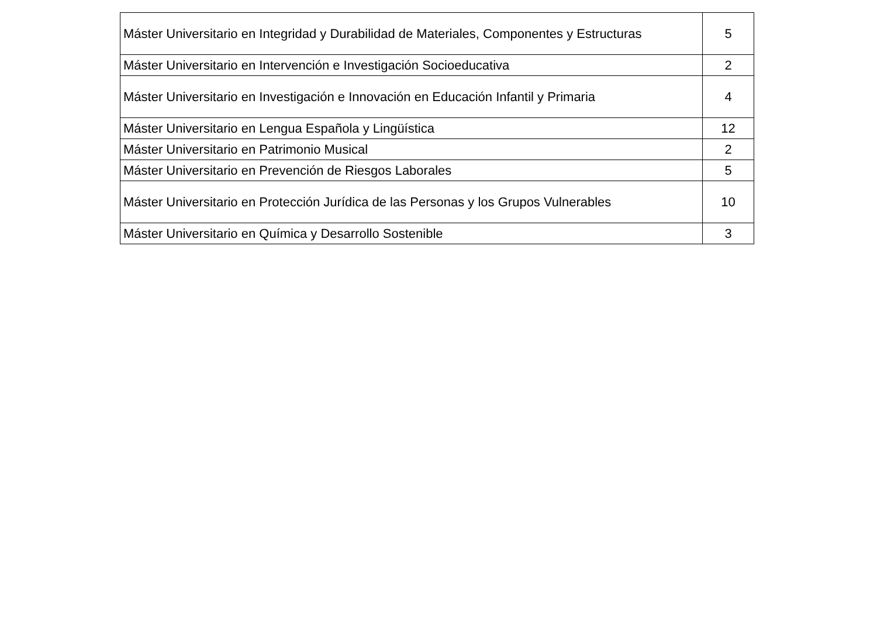| Máster Universitario en Integridad y Durabilidad de Materiales, Componentes y Estructuras | 5 |
| Máster Universitario en Intervención e Investigación Socioeducativa | 2 |
| Máster Universitario en Investigación e Innovación en Educación Infantil y Primaria | 4 |
| Máster Universitario en Lengua Española y Lingüística | 12 |
| Máster Universitario en Patrimonio Musical | 2 |
| Máster Universitario en Prevención de Riesgos Laborales | 5 |
| Máster Universitario en Protección Jurídica de las Personas y los Grupos Vulnerables | 10 |
| Máster Universitario en Química y Desarrollo Sostenible | 3 |